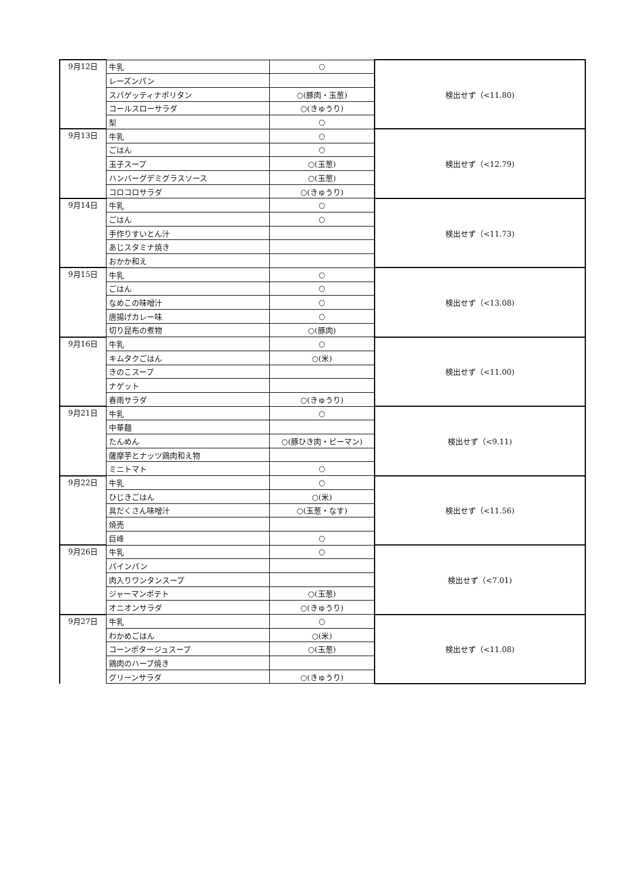| 9月12日 | 牛乳 | ○ | 検出せず（<11.80) |
| | レーズンパン | | |
| | スパゲッティナポリタン | ○(豚肉・玉葱) | |
| | コールスローサラダ | ○(きゅうり) | |
| | 梨 | ○ | |
| 9月13日 | 牛乳 | ○ | 検出せず（<12.79) |
| | ごはん | ○ | |
| | 玉子スープ | ○(玉葱) | |
| | ハンバーグデミグラスソース | ○(玉葱) | |
| | コロコロサラダ | ○(きゅうり) | |
| 9月14日 | 牛乳 | ○ | 検出せず（<11.73) |
| | ごはん | ○ | |
| | 手作りすいとん汁 | | |
| | あじスタミナ焼き | | |
| | おかか和え | | |
| 9月15日 | 牛乳 | ○ | 検出せず（<13.08) |
| | ごはん | ○ | |
| | なめこの味噌汁 | ○ | |
| | 唐揚げカレー味 | ○ | |
| | 切り昆布の煮物 | ○(豚肉) | |
| 9月16日 | 牛乳 | ○ | 検出せず（<11.00) |
| | キムタクごはん | ○(米) | |
| | きのこスープ | | |
| | ナゲット | | |
| | 春雨サラダ | ○(きゅうり) | |
| 9月21日 | 牛乳 | ○ | 検出せず（<9.11) |
| | 中華麺 | | |
| | たんめん | ○(豚ひき肉・ピーマン) | |
| | 薩摩芋とナッツ鶏肉和え物 | | |
| | ミニトマト | ○ | |
| 9月22日 | 牛乳 | ○ | 検出せず（<11.56) |
| | ひじきごはん | ○(米) | |
| | 具だくさん味噌汁 | ○(玉葱・なす) | |
| | 焼売 | | |
| | 巨峰 | ○ | |
| 9月26日 | 牛乳 | ○ | 検出せず（<7.01) |
| | パインパン | | |
| | 肉入りワンタンスープ | | |
| | ジャーマンポテト | ○(玉葱) | |
| | オニオンサラダ | ○(きゅうり) | |
| 9月27日 | 牛乳 | ○ | 検出せず（<11.08) |
| | わかめごはん | ○(米) | |
| | コーンポタージュスープ | ○(玉葱) | |
| | 鶏肉のハーブ焼き | | |
| | グリーンサラダ | ○(きゅうり) | |